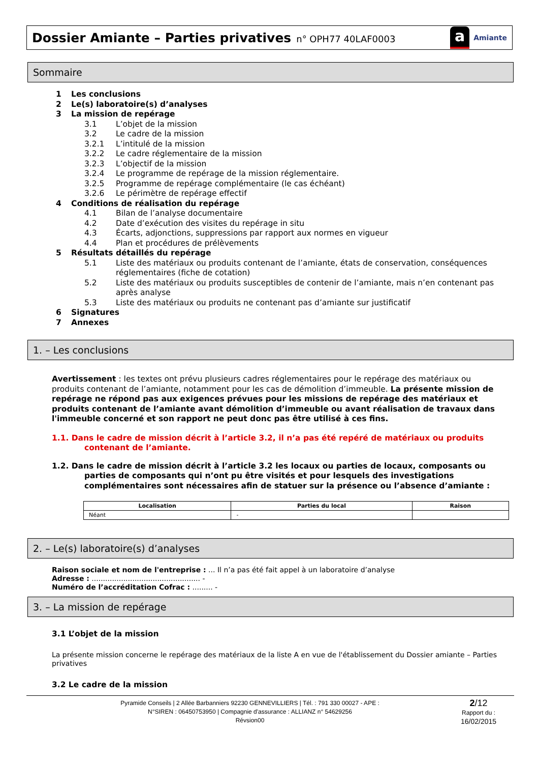Dossier Amiante – Parties privatives n° OPH77 40LAF0003
a Amiante
Sommaire
1 Les conclusions
2 Le(s) laboratoire(s) d’analyses
3 La mission de repérage
3.1 L’objet de la mission
3.2 Le cadre de la mission
3.2.1 L’intitulé de la mission
3.2.2 Le cadre réglementaire de la mission
3.2.3 L’objectif de la mission
3.2.4 Le programme de repérage de la mission réglementaire.
3.2.5 Programme de repérage complémentaire (le cas échéant)
3.2.6 Le périmètre de repérage effectif
4 Conditions de réalisation du repérage
4.1 Bilan de l’analyse documentaire
4.2 Date d’exécution des visites du repérage in situ
4.3 Écarts, adjonctions, suppressions par rapport aux normes en vigueur
4.4 Plan et procédures de prélèvements
5 Résultats détaillés du repérage
5.1 Liste des matériaux ou produits contenant de l’amiante, états de conservation, conséquences réglementaires (fiche de cotation)
5.2 Liste des matériaux ou produits susceptibles de contenir de l’amiante, mais n’en contenant pas après analyse
5.3 Liste des matériaux ou produits ne contenant pas d’amiante sur justificatif
6 Signatures
7 Annexes
1. – Les conclusions
Avertissement : les textes ont prévu plusieurs cadres réglementaires pour le repérage des matériaux ou produits contenant de l’amiante, notamment pour les cas de démolition d’immeuble. La présente mission de repérage ne répond pas aux exigences prévues pour les missions de repérage des matériaux et produits contenant de l’amiante avant démolition d’immeuble ou avant réalisation de travaux dans l'immeuble concerné et son rapport ne peut donc pas être utilisé à ces fins.
1.1. Dans le cadre de mission décrit à l’article 3.2, il n’a pas été repéré de matériaux ou produits contenant de l’amiante.
1.2. Dans le cadre de mission décrit à l’article 3.2 les locaux ou parties de locaux, composants ou parties de composants qui n’ont pu être visités et pour lesquels des investigations complémentaires sont nécessaires afin de statuer sur la présence ou l’absence d’amiante :
| Localisation | Parties du local | Raison |
| --- | --- | --- |
| Néant | - | |
2. – Le(s) laboratoire(s) d’analyses
Raison sociale et nom de l'entreprise : ... Il n’a pas été fait appel à un laboratoire d’analyse
Adresse : ................................................ -
Numéro de l’accréditation Cofrac : ......... -
3. – La mission de repérage
3.1 L’objet de la mission
La présente mission concerne le repérage des matériaux de la liste A en vue de l'établissement du Dossier amiante – Parties privatives
3.2 Le cadre de la mission
Pyramide Conseils | 2 Allée Barbanniers 92230 GENNEVILLIERS | Tél. : 791 330 00027 - APE :
N°SIREN : 06450753950 | Compagnie d'assurance : ALLIANZ n° 54629256
Révsion00
2/12
Rapport du :
16/02/2015